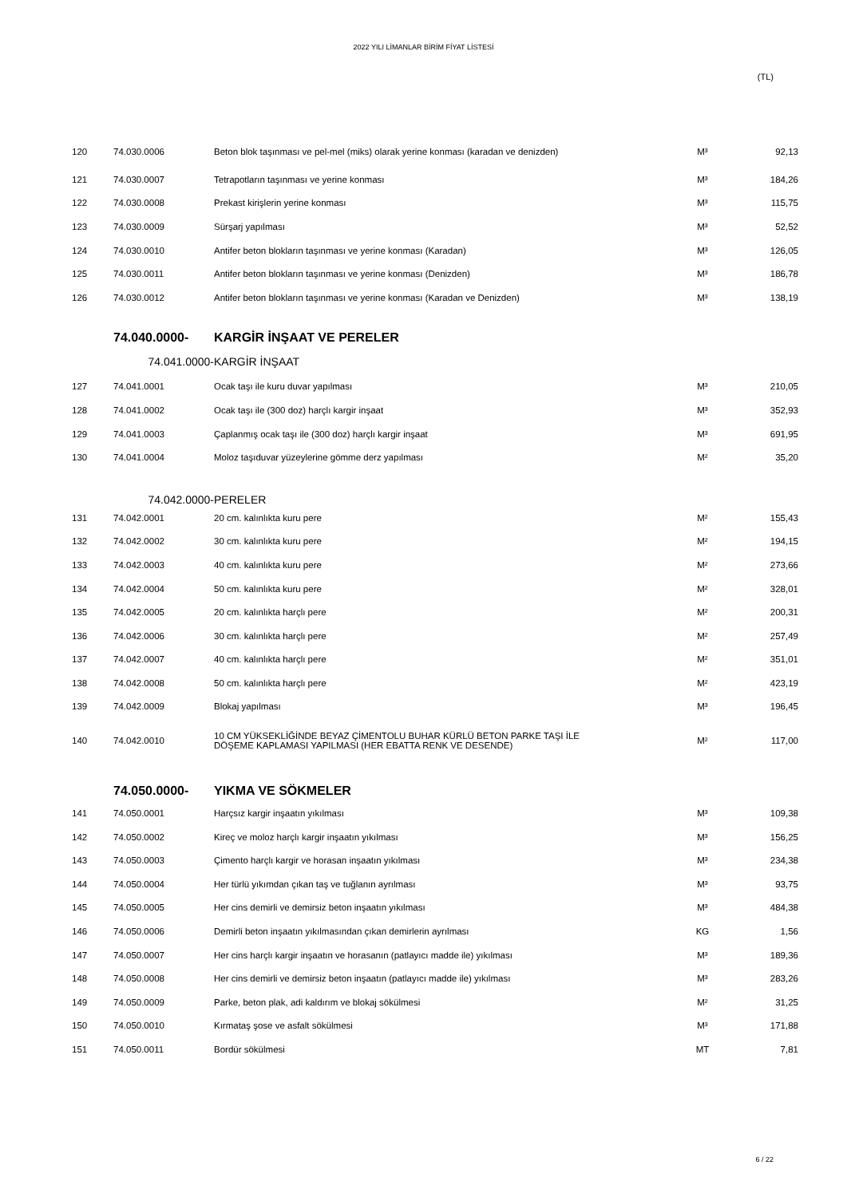2022 YILI LİMANLAR BİRİM FİYAT LİSTESİ
(TL)
| 120 | 74.030.0006 | Beton blok taşınması ve pel-mel (miks) olarak yerine konması (karadan ve denizden) | M³ | 92,13 |
| 121 | 74.030.0007 | Tetrapotların taşınması ve yerine konması | M³ | 184,26 |
| 122 | 74.030.0008 | Prekast kirişlerin yerine konması | M³ | 115,75 |
| 123 | 74.030.0009 | Sürşarj yapılması | M³ | 52,52 |
| 124 | 74.030.0010 | Antifer beton blokların taşınması ve yerine konması (Karadan) | M³ | 126,05 |
| 125 | 74.030.0011 | Antifer beton blokların taşınması ve yerine konması (Denizden) | M³ | 186,78 |
| 126 | 74.030.0012 | Antifer beton blokların taşınması ve yerine konması (Karadan ve Denizden) | M³ | 138,19 |
| | 74.040.0000- | KARGİR İNŞAAT VE PERELER | | |
| | 74.041.0000- | KARGİR İNŞAAT | | |
| 127 | 74.041.0001 | Ocak taşı ile kuru duvar yapılması | M³ | 210,05 |
| 128 | 74.041.0002 | Ocak taşı ile (300 doz) harçlı kargir inşaat | M³ | 352,93 |
| 129 | 74.041.0003 | Çaplanmış ocak taşı ile (300 doz) harçlı kargir inşaat | M³ | 691,95 |
| 130 | 74.041.0004 | Moloz taşıduvar yüzeylerine gömme derz yapılması | M² | 35,20 |
| | 74.042.0000- | PERELER | | |
| 131 | 74.042.0001 | 20 cm. kalınlıkta kuru pere | M² | 155,43 |
| 132 | 74.042.0002 | 30 cm. kalınlıkta kuru pere | M² | 194,15 |
| 133 | 74.042.0003 | 40 cm. kalınlıkta kuru pere | M² | 273,66 |
| 134 | 74.042.0004 | 50 cm. kalınlıkta kuru pere | M² | 328,01 |
| 135 | 74.042.0005 | 20 cm. kalınlıkta harçlı pere | M² | 200,31 |
| 136 | 74.042.0006 | 30 cm. kalınlıkta harçlı pere | M² | 257,49 |
| 137 | 74.042.0007 | 40 cm. kalınlıkta harçlı pere | M² | 351,01 |
| 138 | 74.042.0008 | 50 cm. kalınlıkta harçlı pere | M² | 423,19 |
| 139 | 74.042.0009 | Blokaj yapılması | M³ | 196,45 |
| 140 | 74.042.0010 | 10 CM YÜKSEKLİĞİNDE BEYAZ ÇİMENTOLU BUHAR KÜRLÜ BETON PARKE TAŞI İLE DÖŞEME KAPLAMASI YAPILMASI (HER EBATTA RENK VE DESENDE) | M² | 117,00 |
| | 74.050.0000- | YIKMA VE SÖKMELER | | |
| 141 | 74.050.0001 | Harçsız kargir inşaatın yıkılması | M³ | 109,38 |
| 142 | 74.050.0002 | Kireç ve moloz harçlı kargir inşaatın yıkılması | M³ | 156,25 |
| 143 | 74.050.0003 | Çimento harçlı kargir ve horasan inşaatın yıkılması | M³ | 234,38 |
| 144 | 74.050.0004 | Her türlü yıkımdan çıkan taş ve tuğlanın ayrılması | M³ | 93,75 |
| 145 | 74.050.0005 | Her cins demirli ve demirsiz beton inşaatın yıkılması | M³ | 484,38 |
| 146 | 74.050.0006 | Demirli beton inşaatın yıkılmasından çıkan demirlerin ayrılması | KG | 1,56 |
| 147 | 74.050.0007 | Her cins harçlı kargir inşaatın ve horasanın (patlayıcı madde ile) yıkılması | M³ | 189,36 |
| 148 | 74.050.0008 | Her cins demirli ve demirsiz beton inşaatın (patlayıcı madde ile) yıkılması | M³ | 283,26 |
| 149 | 74.050.0009 | Parke, beton plak, adi kaldırım ve blokaj sökülmesi | M² | 31,25 |
| 150 | 74.050.0010 | Kırmataş şose ve asfalt sökülmesi | M³ | 171,88 |
| 151 | 74.050.0011 | Bordür sökülmesi | MT | 7,81 |
6 / 22